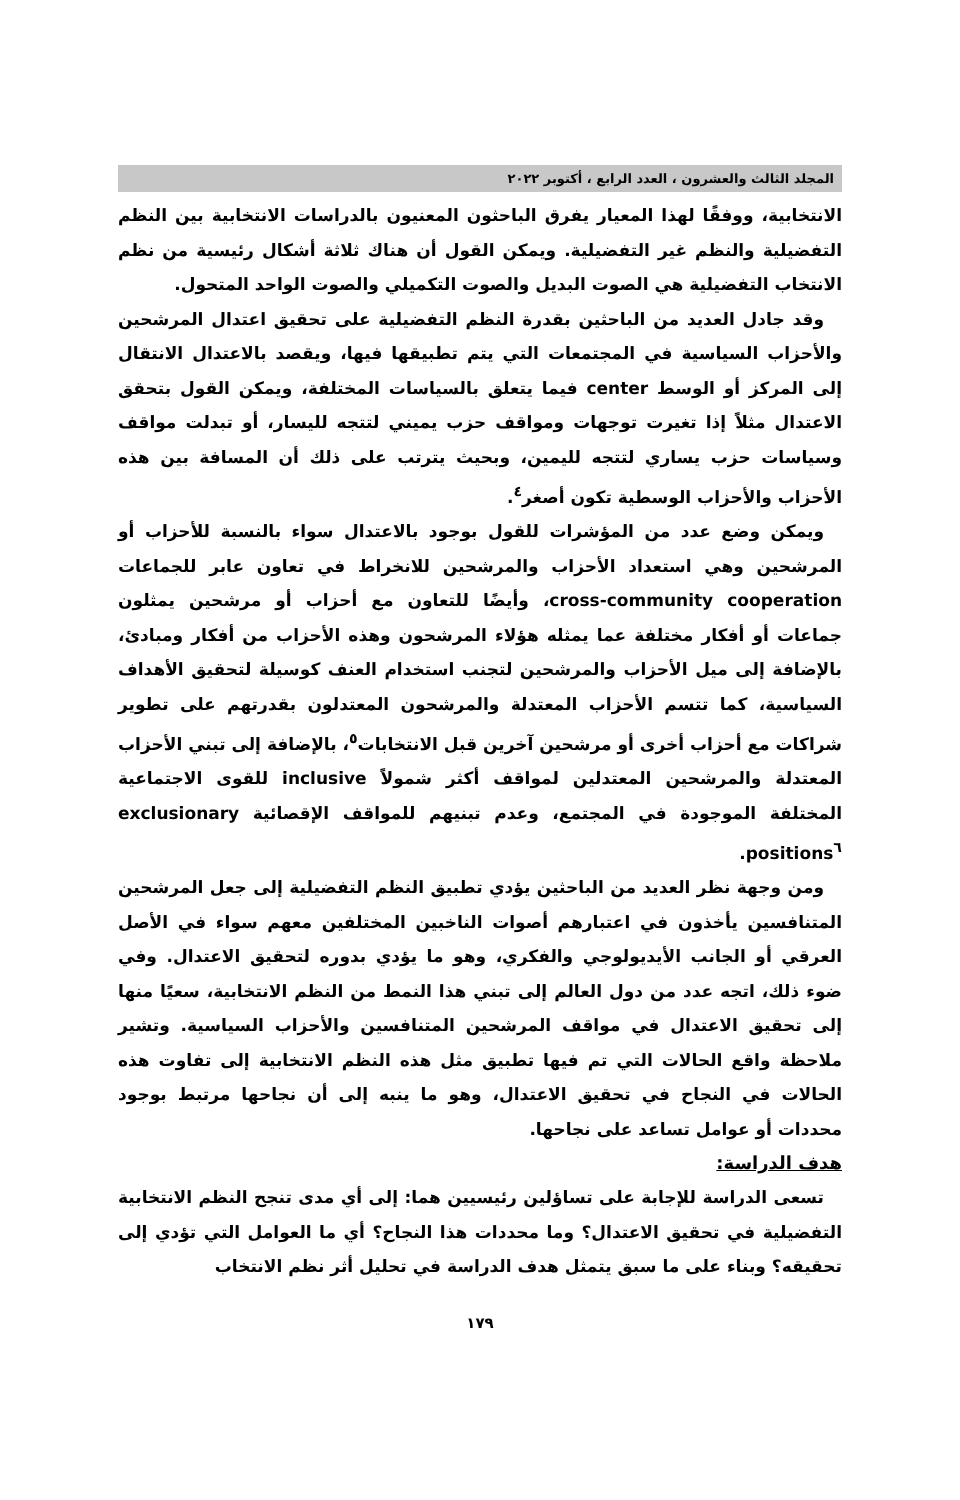المجلد الثالث والعشرون ، العدد الرابع ، أكتوبر ٢٠٢٢
الانتخابية، ووفقًا لهذا المعيار يفرق الباحثون المعنيون بالدراسات الانتخابية بين النظم التفضيلية والنظم غير التفضيلية. ويمكن القول أن هناك ثلاثة أشكال رئيسية من نظم الانتخاب التفضيلية هي الصوت البديل والصوت التكميلي والصوت الواحد المتحول.
وقد جادل العديد من الباحثين بقدرة النظم التفضيلية على تحقيق اعتدال المرشحين والأحزاب السياسية في المجتمعات التي يتم تطبيقها فيها، ويقصد بالاعتدال الانتقال إلى المركز أو الوسط center فيما يتعلق بالسياسات المختلفة، ويمكن القول بتحقق الاعتدال مثلاً إذا تغيرت توجهات ومواقف حزب يميني لتتجه لليسار، أو تبدلت مواقف وسياسات حزب يساري لتتجه لليمين، وبحيث يترتب على ذلك أن المسافة بين هذه الأحزاب والأحزاب الوسطية تكون أصغر<sup>٤</sup>.
ويمكن وضع عدد من المؤشرات للقول بوجود بالاعتدال سواء بالنسبة للأحزاب أو المرشحين وهي استعداد الأحزاب والمرشحين للانخراط في تعاون عابر للجماعات cross-community cooperation، وأيضًا للتعاون مع أحزاب أو مرشحين يمثلون جماعات أو أفكار مختلفة عما يمثله هؤلاء المرشحون وهذه الأحزاب من أفكار ومبادئ، بالإضافة إلى ميل الأحزاب والمرشحين لتجنب استخدام العنف كوسيلة لتحقيق الأهداف السياسية، كما تتسم الأحزاب المعتدلة والمرشحون المعتدلون بقدرتهم على تطوير شراكات مع أحزاب أخرى أو مرشحين آخرين قبل الانتخابات<sup>٥</sup>، بالإضافة إلى تبني الأحزاب المعتدلة والمرشحين المعتدلين لمواقف أكثر شمولاً inclusive للقوى الاجتماعية المختلفة الموجودة في المجتمع، وعدم تبنيهم للمواقف الإقصائية exclusionary positions<sup>٦</sup>.
ومن وجهة نظر العديد من الباحثين يؤدي تطبيق النظم التفضيلية إلى جعل المرشحين المتنافسين يأخذون في اعتبارهم أصوات الناخبين المختلفين معهم سواء في الأصل العرقي أو الجانب الأيديولوجي والفكري، وهو ما يؤدي بدوره لتحقيق الاعتدال. وفي ضوء ذلك، اتجه عدد من دول العالم إلى تبني هذا النمط من النظم الانتخابية، سعيًا منها إلى تحقيق الاعتدال في مواقف المرشحين المتنافسين والأحزاب السياسية. وتشير ملاحظة واقع الحالات التي تم فيها تطبيق مثل هذه النظم الانتخابية إلى تفاوت هذه الحالات في النجاح في تحقيق الاعتدال، وهو ما ينبه إلى أن نجاحها مرتبط بوجود محددات أو عوامل تساعد على نجاحها.
هدف الدراسة:
تسعى الدراسة للإجابة على تساؤلين رئيسيين هما: إلى أي مدى تنجح النظم الانتخابية التفضيلية في تحقيق الاعتدال؟ وما محددات هذا النجاح؟ أي ما العوامل التي تؤدي إلى تحقيقه؟ وبناء على ما سبق يتمثل هدف الدراسة في تحليل أثر نظم الانتخاب
١٧٩